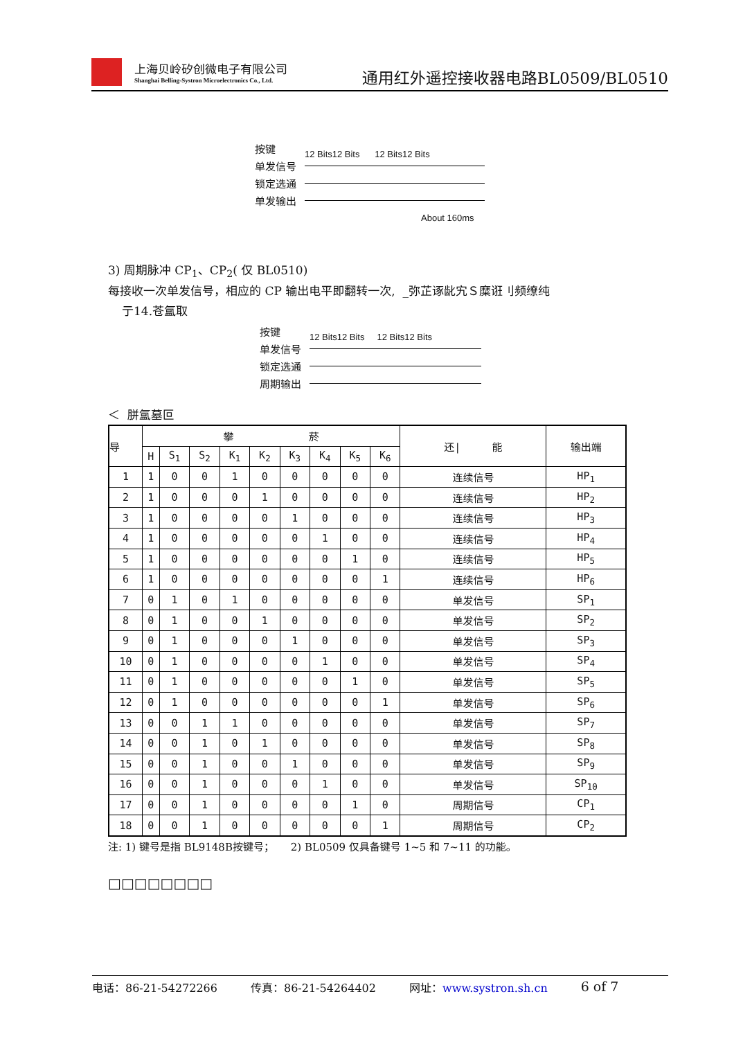上海贝岭矽创微电子有限公司
Shanghai Belling-Systron Microelectronics Co., Ltd.
通用红外遥控接收器电路BL0509/BL0510
按键 12 Bits12 Bits 12 Bits12 Bits
单发信号
锁定选通
单发输出
About 160ms
3) 周期脉冲 CP<sub>1</sub>、CP<sub>2</sub>( 仅 BL0510)
每接收一次单发信号，相应的 CP 输出电平即翻转一次, _弥芷诼龀宄Ｓ糜诳刂频缭纯
亍14.苍氲取
按键 12 Bits12 Bits 12 Bits12 Bits
单发信号
锁定选通
周期输出
＜ 胼氲墓叵
| 导 | 攀 菸 | | | | | | | | | 还/ 能 | 输出端 |
| --- | --- | --- | --- | --- | --- | --- | --- | --- | --- | --- | --- |
| | H | S<sub>1</sub> | S<sub>2</sub> | K<sub>1</sub> | K<sub>2</sub> | K<sub>3</sub> | K<sub>4</sub> | K<sub>5</sub> | K<sub>6</sub> | | |
| 1 | 1 | 0 | 0 | 1 | 0 | 0 | 0 | 0 | 0 | 连续信号 | HP<sub>1</sub> |
| 2 | 1 | 0 | 0 | 0 | 1 | 0 | 0 | 0 | 0 | 连续信号 | HP<sub>2</sub> |
| 3 | 1 | 0 | 0 | 0 | 0 | 1 | 0 | 0 | 0 | 连续信号 | HP<sub>3</sub> |
| 4 | 1 | 0 | 0 | 0 | 0 | 0 | 1 | 0 | 0 | 连续信号 | HP<sub>4</sub> |
| 5 | 1 | 0 | 0 | 0 | 0 | 0 | 0 | 1 | 0 | 连续信号 | HP<sub>5</sub> |
| 6 | 1 | 0 | 0 | 0 | 0 | 0 | 0 | 0 | 1 | 连续信号 | HP<sub>6</sub> |
| 7 | 0 | 1 | 0 | 1 | 0 | 0 | 0 | 0 | 0 | 单发信号 | SP<sub>1</sub> |
| 8 | 0 | 1 | 0 | 0 | 1 | 0 | 0 | 0 | 0 | 单发信号 | SP<sub>2</sub> |
| 9 | 0 | 1 | 0 | 0 | 0 | 1 | 0 | 0 | 0 | 单发信号 | SP<sub>3</sub> |
| 10 | 0 | 1 | 0 | 0 | 0 | 0 | 1 | 0 | 0 | 单发信号 | SP<sub>4</sub> |
| 11 | 0 | 1 | 0 | 0 | 0 | 0 | 0 | 1 | 0 | 单发信号 | SP<sub>5</sub> |
| 12 | 0 | 1 | 0 | 0 | 0 | 0 | 0 | 0 | 1 | 单发信号 | SP<sub>6</sub> |
| 13 | 0 | 0 | 1 | 1 | 0 | 0 | 0 | 0 | 0 | 单发信号 | SP<sub>7</sub> |
| 14 | 0 | 0 | 1 | 0 | 1 | 0 | 0 | 0 | 0 | 单发信号 | SP<sub>8</sub> |
| 15 | 0 | 0 | 1 | 0 | 0 | 1 | 0 | 0 | 0 | 单发信号 | SP<sub>9</sub> |
| 16 | 0 | 0 | 1 | 0 | 0 | 0 | 1 | 0 | 0 | 单发信号 | SP<sub>10</sub> |
| 17 | 0 | 0 | 1 | 0 | 0 | 0 | 0 | 1 | 0 | 周期信号 | CP<sub>1</sub> |
| 18 | 0 | 0 | 1 | 0 | 0 | 0 | 0 | 0 | 1 | 周期信号 | CP<sub>2</sub> |
注: 1) 键号是指 BL9148B按键号； 2) BL0509 仅具备键号 1~5 和 7~11 的功能。
□□□□□□□□
电话：86-21-54272266 传真：86-21-54264402 网址：www.systron.sh.cn 6 of 7